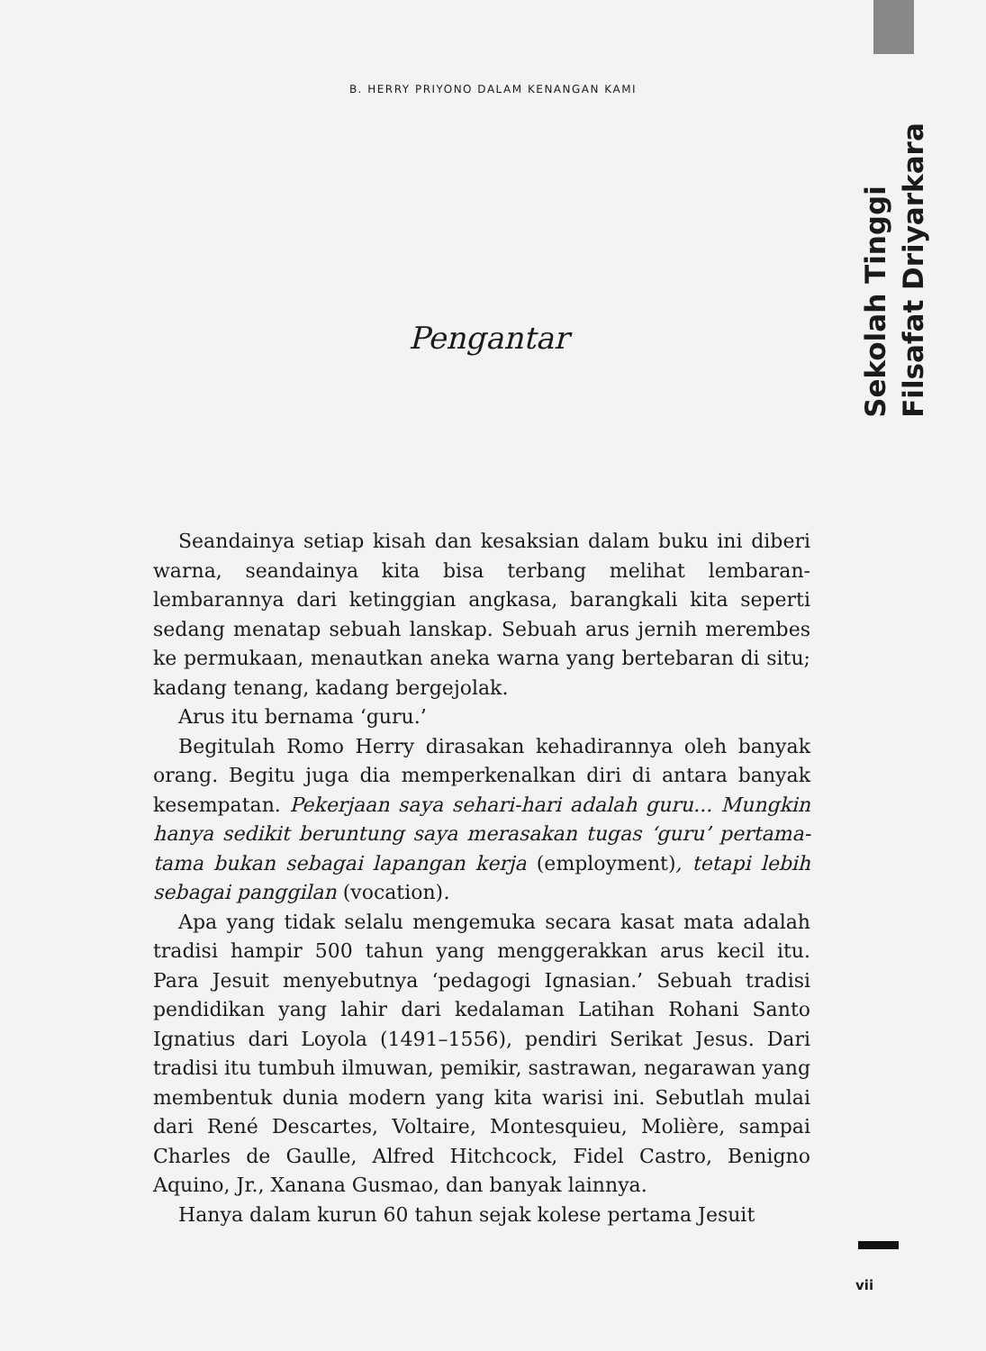B. HERRY PRIYONO DALAM KENANGAN KAMI
Sekolah Tinggi
Filsafat Driyarkara
Pengantar
Seandainya setiap kisah dan kesaksian dalam buku ini diberi warna, seandainya kita bisa terbang melihat lembaran-lembarannya dari ketinggian angkasa, barangkali kita seperti sedang menatap sebuah lanskap. Sebuah arus jernih merembes ke permukaan, menautkan aneka warna yang bertebaran di situ; kadang tenang, kadang bergejolak.
Arus itu bernama ‘guru.’
Begitulah Romo Herry dirasakan kehadirannya oleh banyak orang. Begitu juga dia memperkenalkan diri di antara banyak kesempatan. Pekerjaan saya sehari-hari adalah guru... Mungkin hanya sedikit beruntung saya merasakan tugas ‘guru’ pertama-tama bukan sebagai lapangan kerja (employment), tetapi lebih sebagai panggilan (vocation).
Apa yang tidak selalu mengemuka secara kasat mata adalah tradisi hampir 500 tahun yang menggerakkan arus kecil itu. Para Jesuit menyebutnya ‘pedagogi Ignasian.’ Sebuah tradisi pendidikan yang lahir dari kedalaman Latihan Rohani Santo Ignatius dari Loyola (1491–1556), pendiri Serikat Jesus. Dari tradisi itu tumbuh ilmuwan, pemikir, sastrawan, negarawan yang membentuk dunia modern yang kita warisi ini. Sebutlah mulai dari René Descartes, Voltaire, Montesquieu, Molière, sampai Charles de Gaulle, Alfred Hitchcock, Fidel Castro, Benigno Aquino, Jr., Xanana Gusmao, dan banyak lainnya.
Hanya dalam kurun 60 tahun sejak kolese pertama Jesuit
vii